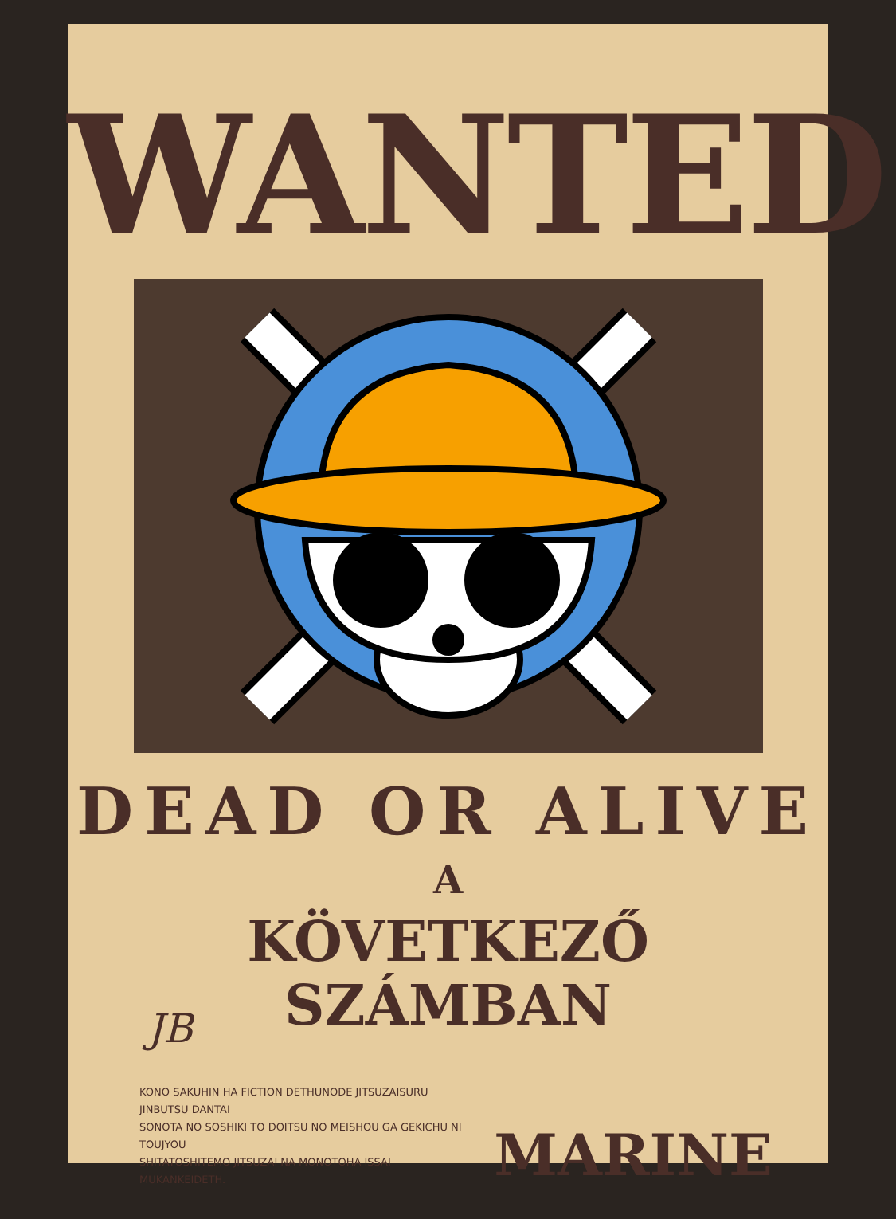WANTED
DEAD OR ALIVE
A
KÖVETKEZŐ
SZÁMBAN
JB
KONO SAKUHIN HA FICTION DETHUNODE JITSUZAISURU JINBUTSU DANTAI
SONOTA NO SOSHIKI TO DOITSU NO MEISHOU GA GEKICHU NI TOUJYOU
SHITATOSHITEMO JITSUZAI NA MONOTOHA ISSAI MUKANKEIDETH.
MARINE